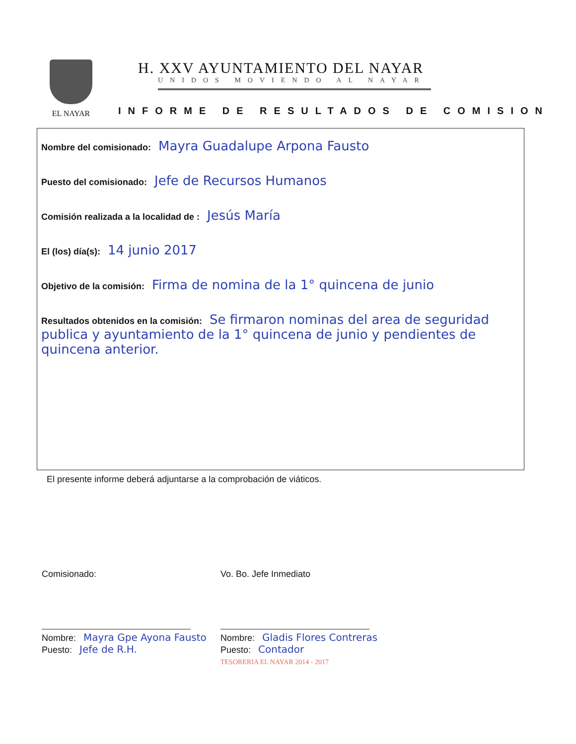EL NAYAR
H. XXV AYUNTAMIENTO DEL NAYAR
UNIDOS MOVIENDO AL NAYAR
INFORME DE RESULTADOS DE COMISION
Nombre del comisionado: Mayra Guadalupe Arpona Fausto
Puesto del comisionado: Jefe de Recursos Humanos
Comisión realizada a la localidad de : Jesús María
El (los) día(s): 14 junio 2017
Objetivo de la comisión: Firma de nomina de la 1° quincena de junio
Resultados obtenidos en la comisión: Se firmaron nominas del area de seguridad publica y ayuntamiento de la 1° quincena de junio y pendientes de quincena anterior.
El presente informe deberá adjuntarse a la comprobación de viáticos.
Comisionado:
Nombre: Mayra Gpe Ayona Fausto
Puesto: Jefe de R.H.
Vo. Bo. Jefe Inmediato
Nombre: Gladis Flores Contreras
Puesto: Contador
TESORERIA EL NAYAR 2014 - 2017